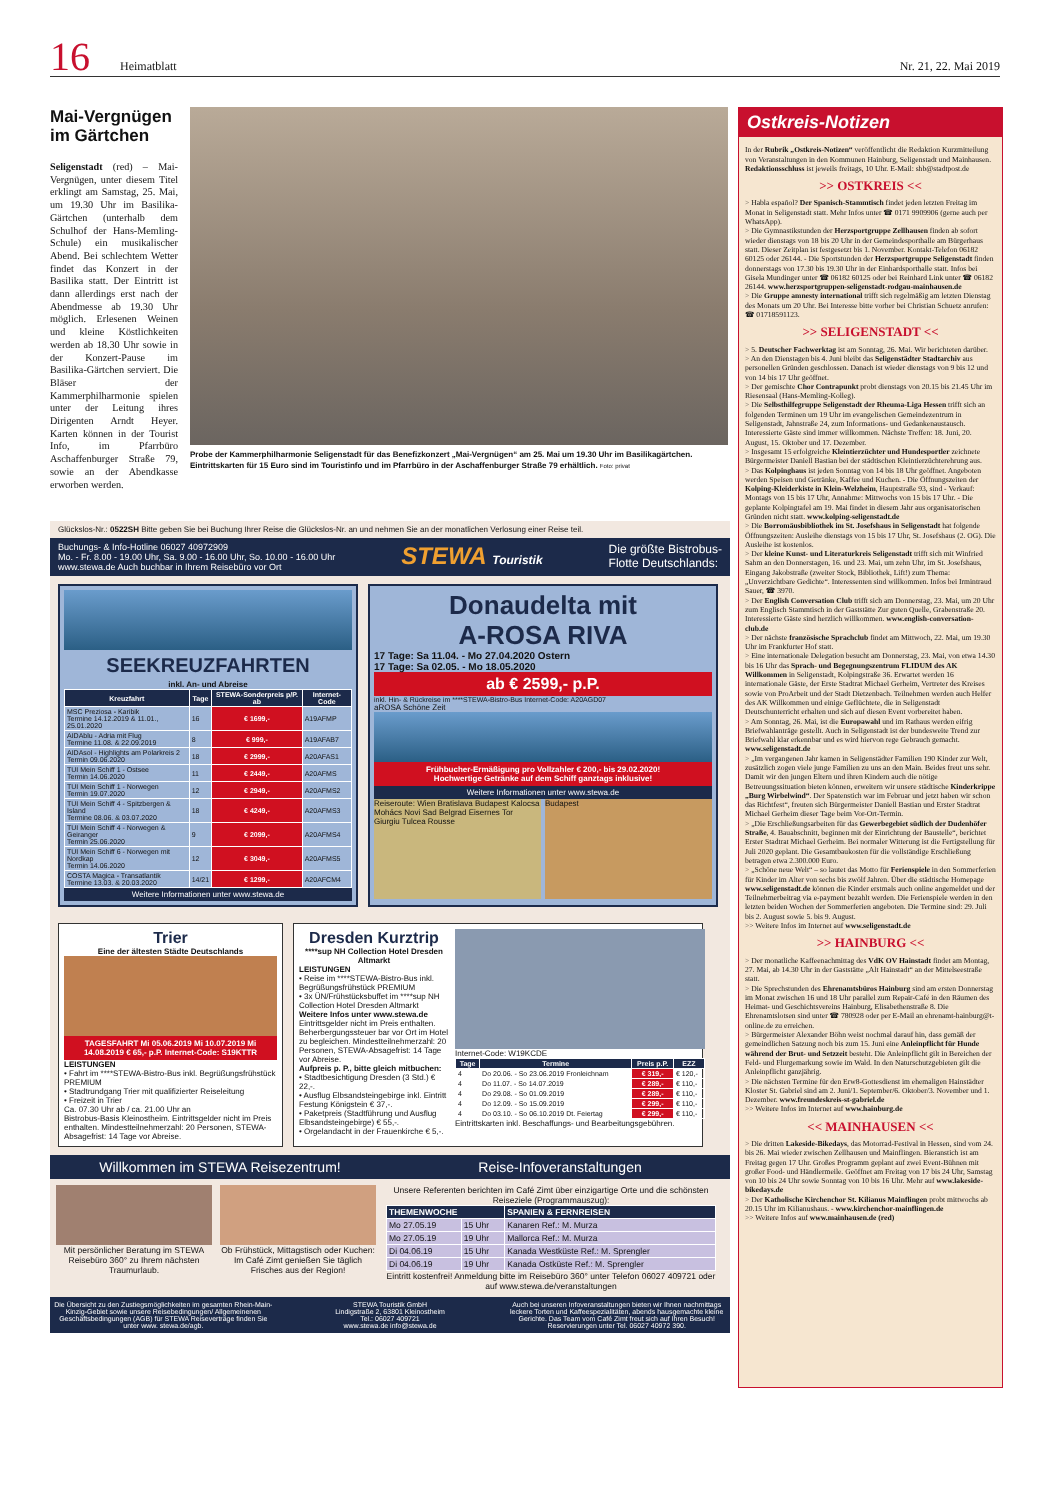16 Heimatblatt Nr. 21, 22. Mai 2019
Mai-Vergnügen im Gärtchen
Seligenstadt (red) – Mai-Vergnügen, unter diesem Titel erklingt am Samstag, 25. Mai, um 19.30 Uhr im Basilika-Gärtchen (unterhalb dem Schulhof der Hans-Memling-Schule) ein musikalischer Abend. Bei schlechtem Wetter findet das Konzert in der Basilika statt. Der Eintritt ist dann allerdings erst nach der Abendmesse ab 19.30 Uhr möglich. Erlesenen Weinen und kleine Köstlichkeiten werden ab 18.30 Uhr sowie in der Konzert-Pause im Basilika-Gärtchen serviert. Die Bläser der Kammerphilharmonie spielen unter der Leitung ihres Dirigenten Arndt Heyer. Karten können in der Tourist Info, im Pfarrbüro Aschaffenburger Straße 79, sowie an der Abendkasse erworben werden.
Probe der Kammerphilharmonie Seligenstadt für das Benefizkonzert „Mai-Vergnügen“ am 25. Mai um 19.30 Uhr im Basilikagärtchen. Eintrittskarten für 15 Euro sind im Touristinfo und im Pfarrbüro in der Aschaffenburger Straße 79 erhältlich. Foto: privat
Glückslos-Nr.: 0522SH Bitte geben Sie bei Buchung Ihrer Reise die Glückslos-Nr. an und nehmen Sie an der monatlichen Verlosung einer Reise teil.
Buchungs- & Info-Hotline 06027 40972909
Mo. - Fr. 8.00 - 19.00 Uhr, Sa. 9.00 - 16.00 Uhr, So. 10.00 - 16.00 Uhr
www.stewa.de Auch buchbar in Ihrem Reisebüro vor Ort
STEWA Touristik Die größte Bistrobus-
Flotte Deutschlands:
SEEKREUZFAHRTEN
inkl. An- und Abreise
| Kreuzfahrt | Tage | STEWA-Sonderpreis p/P. ab | Internet-Code |
| --- | --- | --- | --- |
| MSC Preziosa - Karibik Termine 14.12.2019 & 11.01., 25.01.2020 | 16 | € 1699,- | A19AFMP |
| AIDAblu - Adria mit Flug Termine 11.08. & 22.09.2019 | 8 | € 999,- | A19AFAB7 |
| AIDAsol - Highlights am Polarkreis 2 Termin 09.06.2020 | 18 | € 2999,- | A20AFAS1 |
| TUI Mein Schiff 1 - Ostsee Termin 14.06.2020 | 11 | € 2449,- | A20AFMS |
| TUI Mein Schiff 1 - Norwegen Termin 19.07.2020 | 12 | € 2949,- | A20AFMS2 |
| TUI Mein Schiff 4 - Spitzbergen & Island Termine 08.06. & 03.07.2020 | 18 | € 4249,- | A20AFMS3 |
| TUI Mein Schiff 4 - Norwegen & Geiranger Termin 25.06.2020 | 9 | € 2099,- | A20AFMS4 |
| TUI Mein Schiff 6 - Norwegen mit Nordkap Termin 14.06.2020 | 12 | € 3049,- | A20AFMS5 |
| COSTA Magica - Transatlantik Termine 13.03. & 20.03.2020 | 14/21 | € 1299,- | A20AFCM4 |
Weitere Informationen unter www.stewa.de
Donaudelta mit
A-ROSA RIVA
17 Tage: Sa 11.04. - Mo 27.04.2020 Ostern
17 Tage: Sa 02.05. - Mo 18.05.2020
ab € 2599,- p.P.
inkl. Hin- & Rückreise im ****STEWA-Bistro-Bus Internet-Code: A20AGD07
aROSA Schöne Zeit
Frühbucher-Ermäßigung pro Vollzahler € 200,- bis 29.02.2020!
Hochwertige Getränke auf dem Schiff ganztags inklusive!
Weitere Informationen unter www.stewa.de
Reiseroute: Wien Bratislava Budapest Kalocsa Mohács Novi Sad Belgrad Eisernes Tor Giurgiu Tulcea Rousse
Budapest
Trier
Eine der ältesten Städte Deutschlands
TAGESFAHRT Mi 05.06.2019 Mi 10.07.2019 Mi 14.08.2019 € 65,- p.P. Internet-Code: S19KTTR
LEISTUNGEN
• Fahrt im ****STEWA-Bistro-Bus inkl. Begrüßungsfrühstück PREMIUM
• Stadtrundgang Trier mit qualifizierter Reiseleitung
• Freizeit in Trier
Ca. 07.30 Uhr ab / ca. 21.00 Uhr an
Bistrobus-Basis Kleinostheim. Eintrittsgelder nicht im Preis enthalten. Mindestteilnehmerzahl: 20 Personen, STEWA-Absagefrist: 14 Tage vor Abreise.
Dresden Kurztrip
****sup NH Collection Hotel Dresden Altmarkt
LEISTUNGEN
• Reise im ****STEWA-Bistro-Bus inkl. Begrüßungsfrühstück PREMIUM
• 3x ÜN/Frühstücksbuffet im ****sup NH Collection Hotel Dresden Altmarkt
Weitere Infos unter www.stewa.de
Eintrittsgelder nicht im Preis enthalten. Beherbergungssteuer bar vor Ort im Hotel zu begleichen. Mindestteilnehmerzahl: 20 Personen, STEWA-Absagefrist: 14 Tage vor Abreise.
Aufpreis p. P., bitte gleich mitbuchen:
• Stadtbesichtigung Dresden (3 Std.) € 22,-.
• Ausflug Elbsandsteingebirge inkl. Eintritt Festung Königstein € 37,-.
• Paketpreis (Stadtführung und Ausflug Elbsandsteingebirge) € 55,-.
• Orgelandacht in der Frauenkirche € 5,-.
Internet-Code: W19KCDE
| Tage | Termine | Preis p.P. | EZZ |
| --- | --- | --- | --- |
| 4 | Do 20.06. - So 23.06.2019 Fronleichnam | € 319,- | € 120,- |
| 4 | Do 11.07. - So 14.07.2019 | € 289,- | € 110,- |
| 4 | Do 29.08. - So 01.09.2019 | € 289,- | € 110,- |
| 4 | Do 12.09. - So 15.09.2019 | € 299,- | € 110,- |
| 4 | Do 03.10. - So 06.10.2019 Dt. Feiertag | € 299,- | € 110,- |
Eintrittskarten inkl. Beschaffungs- und Bearbeitungsgebühren.
Willkommen im STEWA Reisezentrum!
Reise-Infoveranstaltungen
Mit persönlicher Beratung im STEWA Reisebüro 360° zu Ihrem nächsten Traumurlaub.
Ob Frühstück, Mittagstisch oder Kuchen: Im Café Zimt genießen Sie täglich Frisches aus der Region!
Unsere Referenten berichten im Café Zimt über einzigartige Orte und die schönsten Reiseziele (Programmauszug):
| THEMENWOCHE | | SPANIEN & FERNREISEN |
| --- | --- | --- |
| Mo 27.05.19 | 15 Uhr | Kanaren Ref.: M. Murza |
| Mo 27.05.19 | 19 Uhr | Mallorca Ref.: M. Murza |
| Di 04.06.19 | 15 Uhr | Kanada Westküste Ref.: M. Sprengler |
| Di 04.06.19 | 19 Uhr | Kanada Ostküste Ref.: M. Sprengler |
Eintritt kostenfrei! Anmeldung bitte im Reisebüro 360° unter Telefon 06027 409721 oder auf www.stewa.de/veranstaltungen
Die Übersicht zu den Zustiegsmöglichkeiten im gesamten Rhein-Main-Kinzig-Gebiet sowie unsere Reisebedingungen/ Allgemeinenen Geschäftsbedingungen (AGB) für STEWA Reiseverträge finden Sie unter www. stewa.de/agb.
STEWA Touristik GmbH
Lindigstraße 2, 63801 Kleinostheim
Tel.: 06027 409721
www.stewa.de info@stewa.de
Auch bei unseren Infoveranstaltungen bieten wir Ihnen nachmittags leckere Torten und Kaffeespezialitäten, abends hausgemachte kleine Gerichte. Das Team vom Café Zimt freut sich auf Ihren Besuch! Reservierungen unter Tel. 06027 40972 390.
Ostkreis-Notizen
In der Rubrik „Ostkreis-Notizen“ veröffentlicht die Redaktion Kurzmitteilung von Veranstaltungen in den Kommunen Hainburg, Seligenstadt und Mainhausen. Redaktionsschluss ist jeweils freitags, 10 Uhr. E-Mail: shb@stadtpost.de
>> OSTKREIS <<
> Habla español? Der Spanisch-Stammtisch findet jeden letzten Freitag im Monat in Seligenstadt statt. Mehr Infos unter ☎ 0171 9909906 (gerne auch per WhatsApp).
> Die Gymnastikstunden der Herzsportgruppe Zellhausen finden ab sofort wieder dienstags von 18 bis 20 Uhr in der Gemeindesporthalle am Bürgerhaus statt. Dieser Zeitplan ist festgesetzt bis 1. November. Kontakt-Telefon 06182 60125 oder 26144. - Die Sportstunden der Herzsportgruppe Seligenstadt finden donnerstags von 17.30 bis 19.30 Uhr in der Einhardsporthalle statt. Infos bei Gisela Mundinger unter ☎ 06182 60125 oder bei Reinhard Link unter ☎ 06182 26144. www.herzsportgruppen-seligenstadt-rodgau-mainhausen.de
> Die Gruppe amnesty international trifft sich regelmäßig am letzten Dienstag des Monats um 20 Uhr. Bei Interesse bitte vorher bei Christian Schuetz anrufen: ☎ 01718591123.
>> SELIGENSTADT <<
> 5. Deutscher Fachwerktag ist am Sonntag, 26. Mai. Wir berichteten darüber.
> An den Dienstagen bis 4. Juni bleibt das Seligenstädter Stadtarchiv aus personellen Gründen geschlossen. Danach ist wieder dienstags von 9 bis 12 und von 14 bis 17 Uhr geöffnet.
> Der gemischte Chor Contrapunkt probt dienstags von 20.15 bis 21.45 Uhr im Riesensaal (Hans-Memling-Kolleg).
> Die Selbsthilfegruppe Seligenstadt der Rheuma-Liga Hessen trifft sich an folgenden Terminen um 19 Uhr im evangelischen Gemeindezentrum in Seligenstadt, Jahnstraße 24, zum Informations- und Gedankenaustausch. Interessierte Gäste sind immer willkommen. Nächste Treffen: 18. Juni, 20. August, 15. Oktober und 17. Dezember.
> Insgesamt 15 erfolgreiche Kleintierzüchter und Hundesportler zeichnete Bürgermeister Daniell Bastian bei der städtischen Kleintierzüchterehrung aus.
> Das Kolpinghaus ist jeden Sonntag von 14 bis 18 Uhr geöffnet. Angeboten werden Speisen und Getränke, Kaffee und Kuchen. - Die Öffnungszeiten der Kolping-Kleiderkiste in Klein-Welzheim, Hauptstraße 93, sind - Verkauf: Montags von 15 bis 17 Uhr, Annahme: Mittwochs von 15 bis 17 Uhr. - Die geplante Kolpingtafel am 19. Mai findet in diesem Jahr aus organisatorischen Gründen nicht statt. www.kolping-seligenstadt.de
> Die Borromäusbibliothek im St. Josefshaus in Seligenstadt hat folgende Öffnungszeiten: Ausleihe dienstags von 15 bis 17 Uhr, St. Josefshaus (2. OG). Die Ausleihe ist kostenlos.
> Der kleine Kunst- und Literaturkreis Seligenstadt trifft sich mit Winfried Sahm an den Donnerstagen, 16. und 23. Mai, um zehn Uhr, im St. Josefshaus, Eingang Jakobstraße (zweiter Stock, Bibliothek, Lift!) zum Thema: „Unverzichtbare Gedichte“. Interessenten sind willkommen. Infos bei Irmintraud Sauer, ☎ 3970.
> Der English Conversation Club trifft sich am Donnerstag, 23. Mai, um 20 Uhr zum Englisch Stammtisch in der Gaststätte Zur guten Quelle, Grabenstraße 20. Interessierte Gäste sind herzlich willkommen. www.english-conversation-club.de
> Der nächste französische Sprachclub findet am Mittwoch, 22. Mai, um 19.30 Uhr im Frankfurter Hof statt.
> Eine internationale Delegation besucht am Donnerstag, 23. Mai, von etwa 14.30 bis 16 Uhr das Sprach- und Begegnungszentrum FLIDUM des AK Willkommen in Seligenstadt, Kolpingstraße 36. Erwartet werden 16 internationale Gäste, der Erste Stadtrat Michael Gerheim, Vertreter des Kreises sowie von ProArbeit und der Stadt Dietzenbach. Teilnehmen werden auch Helfer des AK Willkommen und einige Geflüchtete, die in Seligenstadt Deutschunterricht erhalten und sich auf diesen Event vorbereitet haben.
> Am Sonntag, 26. Mai, ist die Europawahl und im Rathaus werden eifrig Briefwahlanträge gestellt. Auch in Seligenstadt ist der bundesweite Trend zur Briefwahl klar erkennbar und es wird hiervon rege Gebrauch gemacht. www.seligenstadt.de
> „Im vergangenen Jahr kamen in Seligenstädter Familien 190 Kinder zur Welt, zusätzlich zogen viele junge Familien zu uns an den Main. Beides freut uns sehr. Damit wir den jungen Eltern und ihren Kindern auch die nötige Betreuungssituation bieten können, erweitern wir unsere städtische Kinderkrippe „Burg Wirbelwind“. Der Spatenstich war im Februar und jetzt haben wir schon das Richtfest“, freuten sich Bürgermeister Daniell Bastian und Erster Stadtrat Michael Gerheim dieser Tage beim Vor-Ort-Termin.
> „Die Erschließungsarbeiten für das Gewerbegebiet südlich der Dudenhöfer Straße, 4. Bauabschnitt, beginnen mit der Einrichtung der Baustelle“, berichtet Erster Stadtrat Michael Gerheim. Bei normaler Witterung ist die Fertigstellung für Juli 2020 geplant. Die Gesamtbaukosten für die vollständige Erschließung betragen etwa 2.300.000 Euro.
> „Schöne neue Welt“ – so lautet das Motto für Ferienspiele in den Sommerferien für Kinder im Alter von sechs bis zwölf Jahren. Über die städtische Homepage www.seligenstadt.de können die Kinder erstmals auch online angemeldet und der Teilnehmerbeitrag via e-payment bezahlt werden. Die Ferienspiele werden in den letzten beiden Wochen der Sommerferien angeboten. Die Termine sind: 29. Juli bis 2. August sowie 5. bis 9. August.
>> Weitere Infos im Internet auf www.seligenstadt.de
>> HAINBURG <<
> Der monatliche Kaffeenachmittag des VdK OV Hainstadt findet am Montag, 27. Mai, ab 14.30 Uhr in der Gaststätte „Alt Hainstadt“ an der Mittelseestraße statt.
> Die Sprechstunden des Ehrenamtsbüros Hainburg sind am ersten Donnerstag im Monat zwischen 16 und 18 Uhr parallel zum Repair-Café in den Räumen des Heimat- und Geschichtsvereins Hainburg, Elisabethenstraße 8. Die Ehrenamtslotsen sind unter ☎ 780928 oder per E-Mail an ehrenamt-hainburg@t-online.de zu erreichen.
> Bürgermeister Alexander Böhn weist nochmal darauf hin, dass gemäß der gemeindlichen Satzung noch bis zum 15. Juni eine Anleinpflicht für Hunde während der Brut- und Setzzeit besteht. Die Anleinpflicht gilt in Bereichen der Feld- und Flurgemarkung sowie im Wald. In den Naturschutzgebieten gilt die Anleinpflicht ganzjährig.
> Die nächsten Termine für den Erw8-Gottesdienst im ehemaligen Hainstädter Kloster St. Gabriel sind am 2. Juni/1. September/6. Oktober/3. November und 1. Dezember. www.freundeskreis-st-gabriel.de
>> Weitere Infos im Internet auf www.hainburg.de
<< MAINHAUSEN <<
> Die dritten Lakeside-Bikedays, das Motorrad-Festival in Hessen, sind vom 24. bis 26. Mai wieder zwischen Zellhausen und Mainflingen. Bieranstich ist am Freitag gegen 17 Uhr. Großes Programm geplant auf zwei Event-Bühnen mit großer Food- und Händlermeile. Geöffnet am Freitag von 17 bis 24 Uhr, Samstag von 10 bis 24 Uhr sowie Sonntag von 10 bis 16 Uhr. Mehr auf www.lakeside-bikedays.de
> Der Katholische Kirchenchor St. Kilianus Mainflingen probt mittwochs ab 20.15 Uhr im Kilianushaus. - www.kirchenchor-mainflingen.de
>> Weitere Infos auf www.mainhausen.de (red)